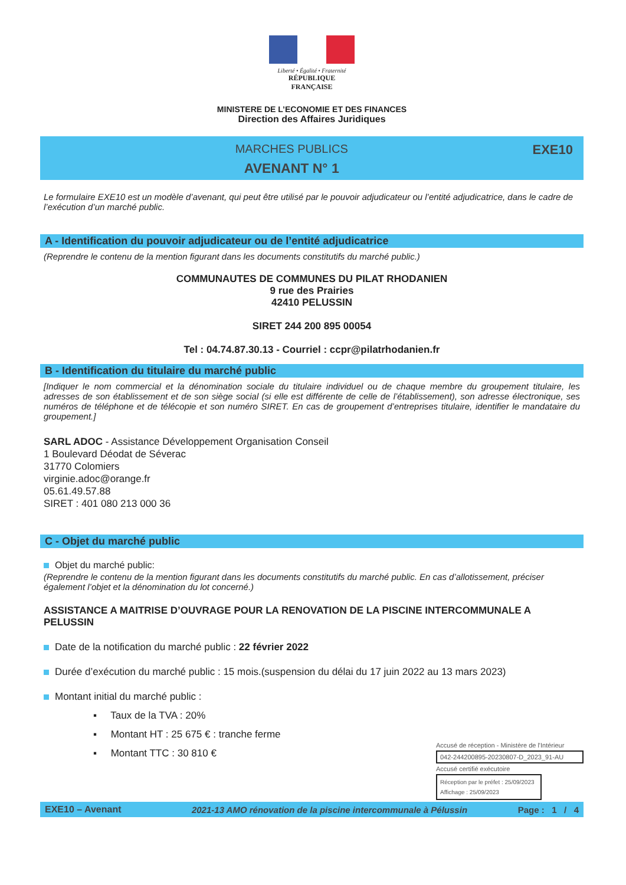Liberté • Égalité • Fraternité
RÉPUBLIQUE FRANÇAISE
MINISTERE DE L’ECONOMIE ET DES FINANCES
Direction des Affaires Juridiques
MARCHES PUBLICS
AVENANT N° 1
EXE10
Le formulaire EXE10 est un modèle d’avenant, qui peut être utilisé par le pouvoir adjudicateur ou l’entité adjudicatrice, dans le cadre de l’exécution d’un marché public.
A - Identification du pouvoir adjudicateur ou de l’entité adjudicatrice
(Reprendre le contenu de la mention figurant dans les documents constitutifs du marché public.)
COMMUNAUTES DE COMMUNES DU PILAT RHODANIEN
9 rue des Prairies
42410 PELUSSIN
SIRET 244 200 895 00054
Tel : 04.74.87.30.13 - Courriel : ccpr@pilatrhodanien.fr
B - Identification du titulaire du marché public
[Indiquer le nom commercial et la dénomination sociale du titulaire individuel ou de chaque membre du groupement titulaire, les adresses de son établissement et de son siège social (si elle est différente de celle de l’établissement), son adresse électronique, ses numéros de téléphone et de télécopie et son numéro SIRET. En cas de groupement d’entreprises titulaire, identifier le mandataire du groupement.]
SARL ADOC - Assistance Développement Organisation Conseil
1 Boulevard Déodat de Séverac
31770 Colomiers
virginie.adoc@orange.fr
05.61.49.57.88
SIRET : 401 080 213 000 36
C - Objet du marché public
Objet du marché public:
(Reprendre le contenu de la mention figurant dans les documents constitutifs du marché public. En cas d’allotissement, préciser également l’objet et la dénomination du lot concerné.)
ASSISTANCE A MAITRISE D’OUVRAGE POUR LA RENOVATION DE LA PISCINE INTERCOMMUNALE A PELUSSIN
Date de la notification du marché public : 22 février 2022
Durée d’exécution du marché public : 15 mois.(suspension du délai du 17 juin 2022 au 13 mars 2023)
Montant initial du marché public :
▪ Taux de la TVA : 20%
▪ Montant HT : 25 675 € : tranche ferme
▪ Montant TTC : 30 810 €
Accusé de réception - Ministère de l'Intérieur
042-244200895-20230807-D_2023_91-AU
Accusé certifié exécutoire
Réception par le préfet : 25/09/2023
Affichage : 25/09/2023
EXE10 – Avenant
2021-13 AMO rénovation de la piscine intercommunale à Pélussin
Page : 1 / 4